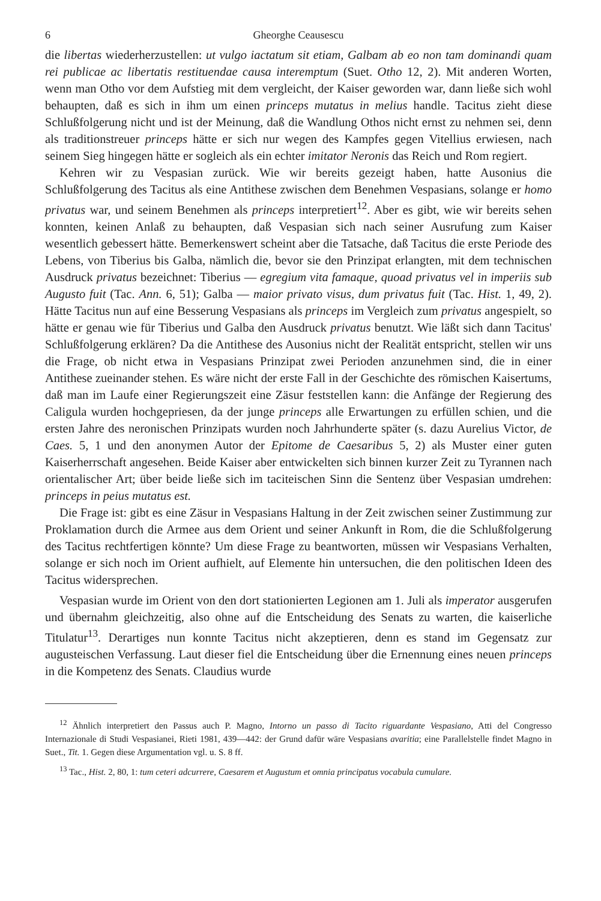6 Gheorghe Ceausescu
die libertas wiederherzustellen: ut vulgo iactatum sit etiam, Galbam ab eo non tam dominandi quam rei publicae ac libertatis restituendae causa interemptum (Suet. Otho 12, 2). Mit anderen Worten, wenn man Otho vor dem Aufstieg mit dem vergleicht, der Kaiser geworden war, dann ließe sich wohl behaupten, daß es sich in ihm um einen princeps mutatus in melius handle. Tacitus zieht diese Schlußfolgerung nicht und ist der Meinung, daß die Wandlung Othos nicht ernst zu nehmen sei, denn als traditionstreuer princeps hätte er sich nur wegen des Kampfes gegen Vitellius erwiesen, nach seinem Sieg hingegen hätte er sogleich als ein echter imitator Neronis das Reich und Rom regiert.
Kehren wir zu Vespasian zurück. Wie wir bereits gezeigt haben, hatte Ausonius die Schlußfolgerung des Tacitus als eine Antithese zwischen dem Benehmen Vespasians, solange er homo privatus war, und seinem Benehmen als princeps interpretiert<sup>12</sup>. Aber es gibt, wie wir bereits sehen konnten, keinen Anlaß zu behaupten, daß Vespasian sich nach seiner Ausrufung zum Kaiser wesentlich gebessert hätte. Bemerkenswert scheint aber die Tatsache, daß Tacitus die erste Periode des Lebens, von Tiberius bis Galba, nämlich die, bevor sie den Prinzipat erlangten, mit dem technischen Ausdruck privatus bezeichnet: Tiberius — egregium vita famaque, quoad privatus vel in imperiis sub Augusto fuit (Tac. Ann. 6, 51); Galba — maior privato visus, dum privatus fuit (Tac. Hist. 1, 49, 2). Hätte Tacitus nun auf eine Besserung Vespasians als princeps im Vergleich zum privatus angespielt, so hätte er genau wie für Tiberius und Galba den Ausdruck privatus benutzt. Wie läßt sich dann Tacitus' Schlußfolgerung erklären? Da die Antithese des Ausonius nicht der Realität entspricht, stellen wir uns die Frage, ob nicht etwa in Vespasians Prinzipat zwei Perioden anzunehmen sind, die in einer Antithese zueinander stehen. Es wäre nicht der erste Fall in der Geschichte des römischen Kaisertums, daß man im Laufe einer Regierungszeit eine Zäsur feststellen kann: die Anfänge der Regierung des Caligula wurden hochgepriesen, da der junge princeps alle Erwartungen zu erfüllen schien, und die ersten Jahre des neronischen Prinzipats wurden noch Jahrhunderte später (s. dazu Aurelius Victor, de Caes. 5, 1 und den anonymen Autor der Epitome de Caesaribus 5, 2) als Muster einer guten Kaiserherrschaft angesehen. Beide Kaiser aber entwickelten sich binnen kurzer Zeit zu Tyrannen nach orientalischer Art; über beide ließe sich im taciteischen Sinn die Sentenz über Vespasian umdrehen: princeps in peius mutatus est.
Die Frage ist: gibt es eine Zäsur in Vespasians Haltung in der Zeit zwischen seiner Zustimmung zur Proklamation durch die Armee aus dem Orient und seiner Ankunft in Rom, die die Schlußfolgerung des Tacitus rechtfertigen könnte? Um diese Frage zu beantworten, müssen wir Vespasians Verhalten, solange er sich noch im Orient aufhielt, auf Elemente hin untersuchen, die den politischen Ideen des Tacitus widersprechen.
Vespasian wurde im Orient von den dort stationierten Legionen am 1. Juli als imperator ausgerufen und übernahm gleichzeitig, also ohne auf die Entscheidung des Senats zu warten, die kaiserliche Titulatur<sup>13</sup>. Derartiges nun konnte Tacitus nicht akzeptieren, denn es stand im Gegensatz zur augusteischen Verfassung. Laut dieser fiel die Entscheidung über die Ernennung eines neuen princeps in die Kompetenz des Senats. Claudius wurde
<sup>12</sup> Ähnlich interpretiert den Passus auch P. Magno, Intorno un passo di Tacito riguardante Vespasiano, Atti del Congresso Internazionale di Studi Vespasianei, Rieti 1981, 439—442: der Grund dafür wäre Vespasians avaritia; eine Parallelstelle findet Magno in Suet., Tit. 1. Gegen diese Argumentation vgl. u. S. 8 ff.
<sup>13</sup> Tac., Hist. 2, 80, 1: tum ceteri adcurrere, Caesarem et Augustum et omnia principatus vocabula cumulare.